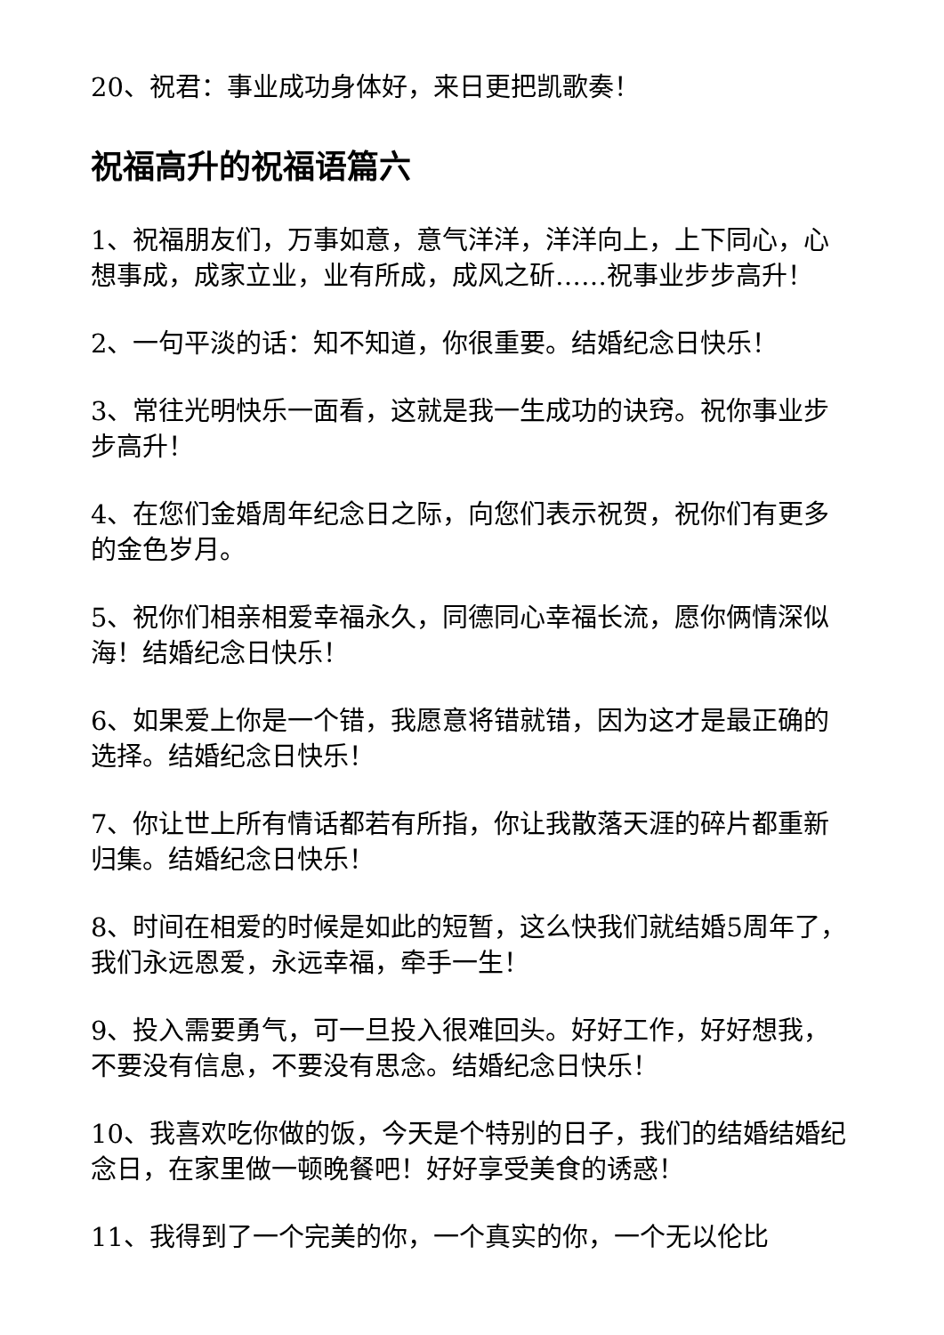20、祝君：事业成功身体好，来日更把凯歌奏！
祝福高升的祝福语篇六
1、祝福朋友们，万事如意，意气洋洋，洋洋向上，上下同心，心想事成，成家立业，业有所成，成风之斫……祝事业步步高升！
2、一句平淡的话：知不知道，你很重要。结婚纪念日快乐！
3、常往光明快乐一面看，这就是我一生成功的诀窍。祝你事业步步高升！
4、在您们金婚周年纪念日之际，向您们表示祝贺，祝你们有更多的金色岁月。
5、祝你们相亲相爱幸福永久，同德同心幸福长流，愿你俩情深似海！结婚纪念日快乐！
6、如果爱上你是一个错，我愿意将错就错，因为这才是最正确的选择。结婚纪念日快乐！
7、你让世上所有情话都若有所指，你让我散落天涯的碎片都重新归集。结婚纪念日快乐！
8、时间在相爱的时候是如此的短暂，这么快我们就结婚5周年了，我们永远恩爱，永远幸福，牵手一生！
9、投入需要勇气，可一旦投入很难回头。好好工作，好好想我，不要没有信息，不要没有思念。结婚纪念日快乐！
10、我喜欢吃你做的饭，今天是个特别的日子，我们的结婚结婚纪念日，在家里做一顿晚餐吧！好好享受美食的诱惑！
11、我得到了一个完美的你，一个真实的你，一个无以伦比